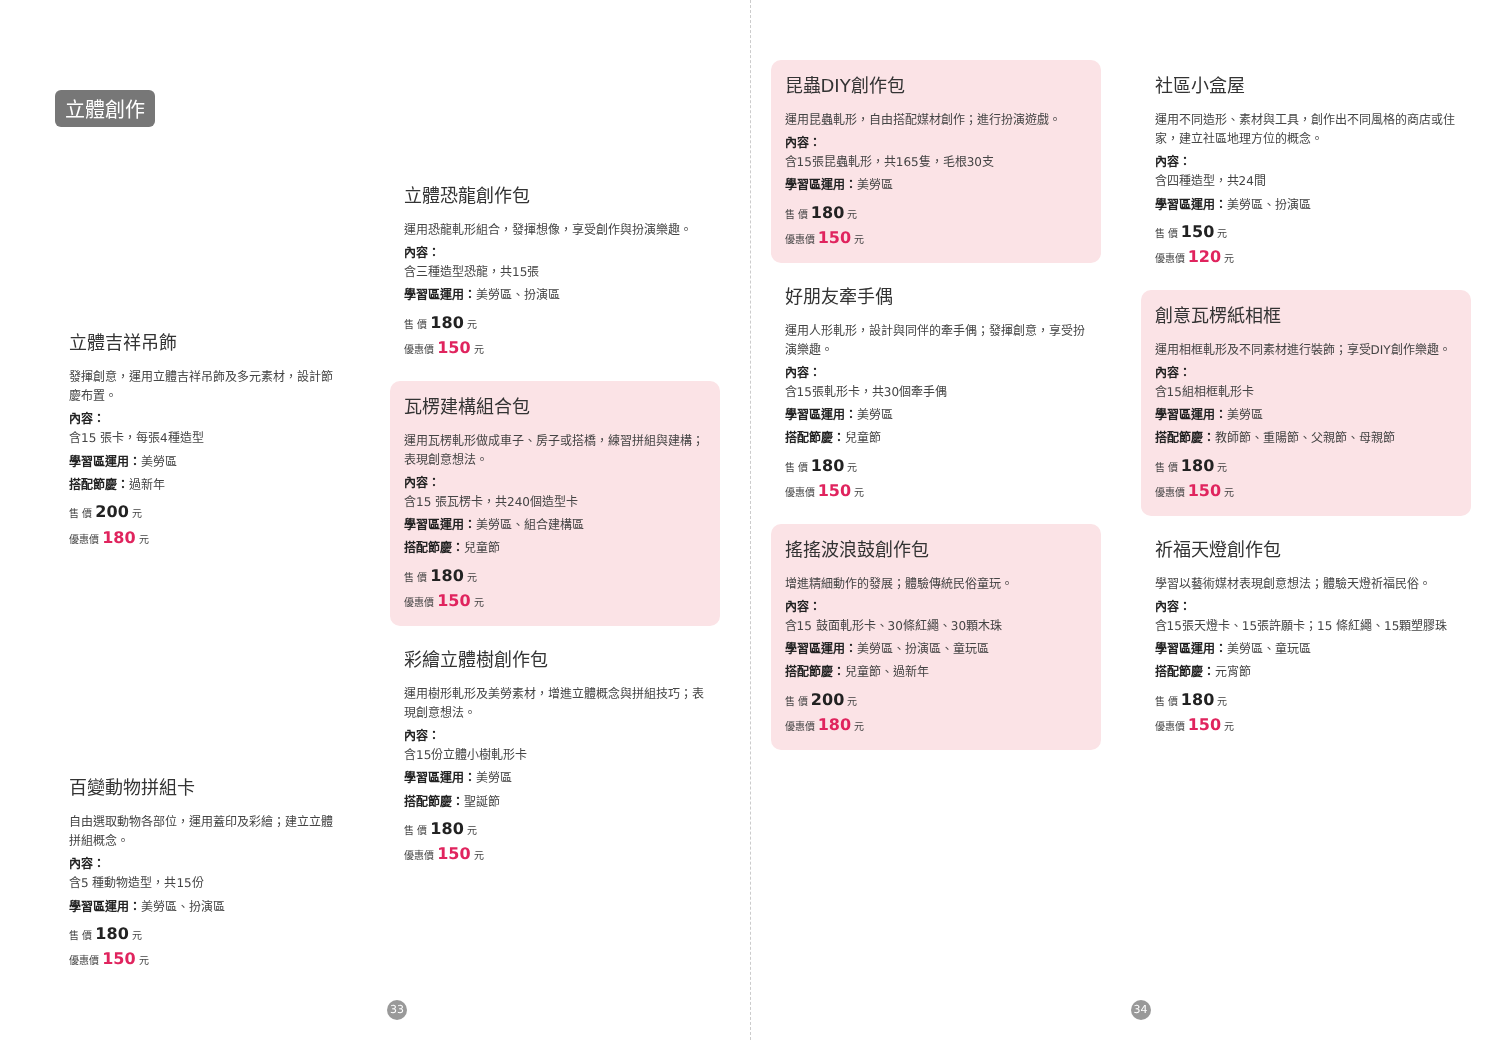立體創作
立體吉祥吊飾
發揮創意，運用立體吉祥吊飾及多元素材，設計節慶布置。
內容：
含15 張卡，每張4種造型
學習區運用：美勞區
搭配節慶：過新年
售 價 200 元
優惠價 180 元
百變動物拼組卡
自由選取動物各部位，運用蓋印及彩繪；建立立體拼組概念。
內容：
含5 種動物造型，共15份
學習區運用：美勞區、扮演區
售 價 180 元
優惠價 150 元
立體恐龍創作包
運用恐龍軋形組合，發揮想像，享受創作與扮演樂趣。
內容：
含三種造型恐龍，共15張
學習區運用：美勞區、扮演區
售 價 180 元
優惠價 150 元
瓦楞建構組合包
運用瓦楞軋形做成車子、房子或搭橋，練習拼組與建構；表現創意想法。
內容：
含15 張瓦楞卡，共240個造型卡
學習區運用：美勞區、組合建構區
搭配節慶：兒童節
售 價 180 元
優惠價 150 元
彩繪立體樹創作包
運用樹形軋形及美勞素材，增進立體概念與拼組技巧；表現創意想法。
內容：
含15份立體小樹軋形卡
學習區運用：美勞區
搭配節慶：聖誕節
售 價 180 元
優惠價 150 元
33
昆蟲DIY創作包
運用昆蟲軋形，自由搭配媒材創作；進行扮演遊戲。
內容：
含15張昆蟲軋形，共165隻，毛根30支
學習區運用：美勞區
售 價 180 元
優惠價 150 元
好朋友牽手偶
運用人形軋形，設計與同伴的牽手偶；發揮創意，享受扮演樂趣。
內容：
含15張軋形卡，共30個牽手偶
學習區運用：美勞區
搭配節慶：兒童節
售 價 180 元
優惠價 150 元
搖搖波浪鼓創作包
增進精細動作的發展；體驗傳統民俗童玩。
內容：
含15 鼓面軋形卡、30條紅繩、30顆木珠
學習區運用：美勞區、扮演區、童玩區
搭配節慶：兒童節、過新年
售 價 200 元
優惠價 180 元
社區小盒屋
運用不同造形、素材與工具，創作出不同風格的商店或住家，建立社區地理方位的概念。
內容：
含四種造型，共24間
學習區運用：美勞區、扮演區
售 價 150 元
優惠價 120 元
創意瓦楞紙相框
運用相框軋形及不同素材進行裝飾；享受DIY創作樂趣。
內容：
含15組相框軋形卡
學習區運用：美勞區
搭配節慶：教師節、重陽節、父親節、母親節
售 價 180 元
優惠價 150 元
祈福天燈創作包
學習以藝術媒材表現創意想法；體驗天燈祈福民俗。
內容：
含15張天燈卡、15張許願卡；15 條紅繩、15顆塑膠珠
學習區運用：美勞區、童玩區
搭配節慶：元宵節
售 價 180 元
優惠價 150 元
34